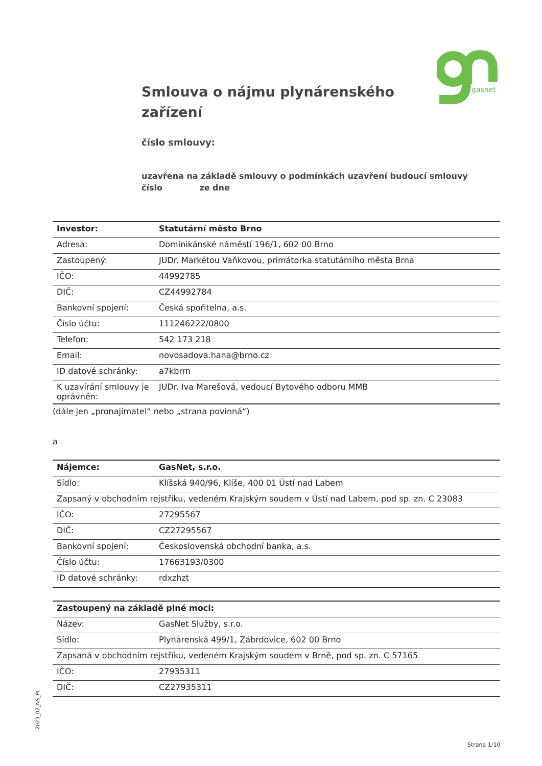gasnet
Smlouva o nájmu plynárenského zařízení
číslo smlouvy:
uzavřena na základě smlouvy o podmínkách uzavření budoucí smlouvy
číslo ze dne
| Investor: | Statutární město Brno |
| --- | --- |
| Adresa: | Dominikánské náměstí 196/1, 602 00 Brno |
| Zastoupený: | JUDr. Markétou Vaňkovou, primátorka statutárního města Brna |
| IČO: | 44992785 |
| DIČ: | CZ44992784 |
| Bankovní spojení: | Česká spořitelna, a.s. |
| Číslo účtu: | 111246222/0800 |
| Telefon: | 542 173 218 |
| Email: | novosadova.hana@brno.cz |
| ID datové schránky: | a7kbrrn |
| K uzavírání smlouvy je oprávněn: | JUDr. Iva Marešová, vedoucí Bytového odboru MMB |
(dále jen „pronajímatel“ nebo „strana povinná“)
a
| Nájemce: | GasNet, s.r.o. |
| --- | --- |
| Sídlo: | Klíšská 940/96, Klíše, 400 01 Ústí nad Labem |
| Zapsaný v obchodním rejstříku, vedeném Krajským soudem v Ústí nad Labem, pod sp. zn. C 23083 | |
| IČO: | 27295567 |
| DIČ: | CZ27295567 |
| Bankovní spojení: | Československá obchodní banka, a.s. |
| Číslo účtu: | 17663193/0300 |
| ID datové schránky: | rdxzhzt |
| Zastoupený na základě plné moci: | |
| --- | --- |
| Název: | GasNet Služby, s.r.o. |
| Sídlo: | Plynárenská 499/1, Zábrdovice, 602 00 Brno |
| Zapsaná v obchodním rejstříku, vedeném Krajským soudem v Brně, pod sp. zn. C 57165 | |
| IČO: | 27935311 |
| DIČ: | CZ27935311 |
2023_02_NS_PL
Strana 1/10